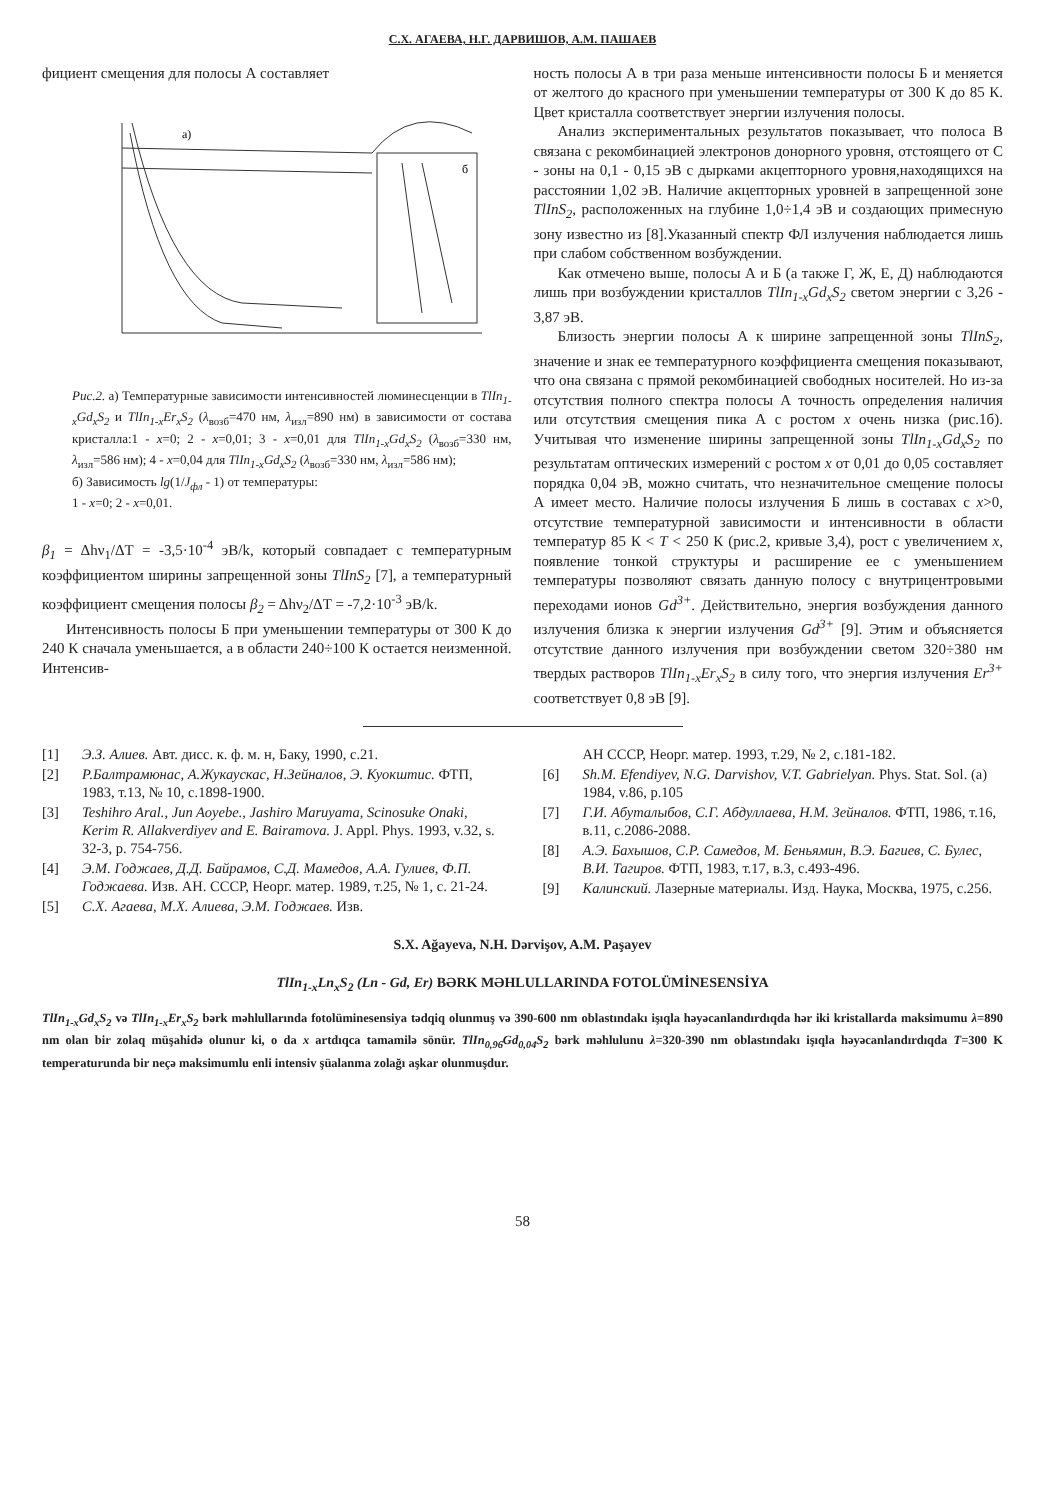С.Х. АГАЕВА, Н.Г. ДАРВИШОВ, А.М. ПАШАЕВ
фициент смещения для полосы А составляет
a)
б
Рис.2. а) Температурные зависимости интенсивностей люминесценции в TlIn<sub>1-x</sub>Gd<sub>x</sub>S<sub>2</sub> и TlIn<sub>1-x</sub>Er<sub>x</sub>S<sub>2</sub> (λ<sub>возб</sub>=470 нм, λ<sub>изл</sub>=890 нм) в зависимости от состава кристалла:1 - x=0; 2 - x=0,01; 3 - x=0,01 для TlIn<sub>1-x</sub>Gd<sub>x</sub>S<sub>2</sub> (λ<sub>возб</sub>=330 нм, λ<sub>изл</sub>=586 нм); 4 - x=0,04 для TlIn<sub>1-x</sub>Gd<sub>x</sub>S<sub>2</sub> (λ<sub>возб</sub>=330 нм, λ<sub>изл</sub>=586 нм);
б) Зависимость lg(1/J<sub>фл</sub> - 1) от температуры:
1 - x=0; 2 - x=0,01.
β<sub>1</sub> = Δhν<sub>1</sub>/ΔT = -3,5·10<sup>-4</sup> эВ/k, который совпадает с температурным коэффициентом ширины запрещенной зоны TlInS<sub>2</sub> [7], а температурный коэффициент смещения полосы β<sub>2</sub> = Δhν<sub>2</sub>/ΔT = -7,2·10<sup>-3</sup> эВ/k.
Интенсивность полосы Б при уменьшении температуры от 300 К до 240 К сначала уменьшается, а в области 240÷100 К остается неизменной. Интенсив-
ность полосы А в три раза меньше интенсивности полосы Б и меняется от желтого до красного при уменьшении температуры от 300 К до 85 К. Цвет кристалла соответствует энергии излучения полосы.
Анализ экспериментальных результатов показывает, что полоса В связана с рекомбинацией электронов донорного уровня, отстоящего от С - зоны на 0,1 - 0,15 эВ с дырками акцепторного уровня,находящихся на расстоянии 1,02 эВ. Наличие акцепторных уровней в запрещенной зоне TlInS<sub>2</sub>, расположенных на глубине 1,0÷1,4 эВ и создающих примесную зону известно из [8].Указанный спектр ФЛ излучения наблюдается лишь при слабом собственном возбуждении.
Как отмечено выше, полосы А и Б (а также Г, Ж, Е, Д) наблюдаются лишь при возбуждении кристаллов TlIn<sub>1-x</sub>Gd<sub>x</sub>S<sub>2</sub> светом энергии с 3,26 - 3,87 эВ.
Близость энергии полосы А к ширине запрещенной зоны TlInS<sub>2</sub>, значение и знак ее температурного коэффициента смещения показывают, что она связана с прямой рекомбинацией свободных носителей. Но из-за отсутствия полного спектра полосы А точность определения наличия или отсутствия смещения пика А с ростом x очень низка (рис.1б). Учитывая что изменение ширины запрещенной зоны TlIn<sub>1-x</sub>Gd<sub>x</sub>S<sub>2</sub> по результатам оптических измерений с ростом x от 0,01 до 0,05 составляет порядка 0,04 эВ, можно считать, что незначительное смещение полосы А имеет место. Наличие полосы излучения Б лишь в составах с x>0, отсутствие температурной зависимости и интенсивности в области температур 85 К < T < 250 К (рис.2, кривые 3,4), рост с увеличением x, появление тонкой структуры и расширение ее с уменьшением температуры позволяют связать данную полосу с внутрицентровыми переходами ионов Gd<sup>3+</sup>. Действительно, энергия возбуждения данного излучения близка к энергии излучения Gd<sup>3+</sup> [9]. Этим и объясняется отсутствие данного излучения при возбуждении светом 320÷380 нм твердых растворов TlIn<sub>1-x</sub>Er<sub>x</sub>S<sub>2</sub> в силу того, что энергия излучения Er<sup>3+</sup> соответствует 0,8 эВ [9].
[1] Э.З. Алиев. Авт. дисс. к. ф. м. н, Баку, 1990, с.21.
[2] Р.Балтрамюнас, А.Жукаускас, Н.Зейналов, Э. Куокштис. ФТП, 1983, т.13, № 10, с.1898-1900.
[3] Teshihro Aral., Jun Aoyebe., Jashiro Maruyama, Scinosuke Onaki, Kerim R. Allakverdiyev and E. Bairamova. J. Appl. Phys. 1993, v.32, s. 32-3, p. 754-756.
[4] Э.М. Годжаев, Д.Д. Байрамов, С.Д. Мамедов, А.А. Гулиев, Ф.П. Годжаева. Изв. АН. СССР, Неорг. матер. 1989, т.25, № 1, с. 21-24.
[5] С.Х. Агаева, М.Х. Алиева, Э.М. Годжаев. Изв.
АН СССР, Неорг. матер. 1993, т.29, № 2, с.181-182.
[6] Sh.M. Efendiyev, N.G. Darvishov, V.T. Gabrielyan. Phys. Stat. Sol. (a) 1984, v.86, p.105
[7] Г.И. Абуталыбов, С.Г. Абдуллаева, Н.М. Зейналов. ФТП, 1986, т.16, в.11, с.2086-2088.
[8] А.Э. Бахышов, С.Р. Самедов, М. Беньямин, В.Э. Багиев, С. Булес, В.И. Тагиров. ФТП, 1983, т.17, в.3, с.493-496.
[9] Калинский. Лазерные материалы. Изд. Наука, Москва, 1975, с.256.
S.X. Ağayeva, N.H. Dərvişov, A.M. Paşayev
TlIn<sub>1-x</sub>Ln<sub>x</sub>S<sub>2</sub> (Ln - Gd, Er) BƏRK MƏHLULLARINDA FOTOLÜMİNESENSİYA
TlIn<sub>1-x</sub>Gd<sub>x</sub>S<sub>2</sub> və TlIn<sub>1-x</sub>Er<sub>x</sub>S<sub>2</sub> bərk məhlullarında fotolüminesensiya tədqiq olunmuş və 390-600 nm oblastındakı işıqla həyəcanlandırdıqda hər iki kristallarda maksimumu λ=890 nm olan bir zolaq müşahidə olunur ki, o da x artdıqca tamamilə sönür. TlIn<sub>0,96</sub>Gd<sub>0,04</sub>S<sub>2</sub> bərk məhlulunu λ=320-390 nm oblastındakı işıqla həyəcanlandırdıqda T=300 K temperaturunda bir neçə maksimumlu enli intensiv şüalanma zolağı aşkar olunmuşdur.
58